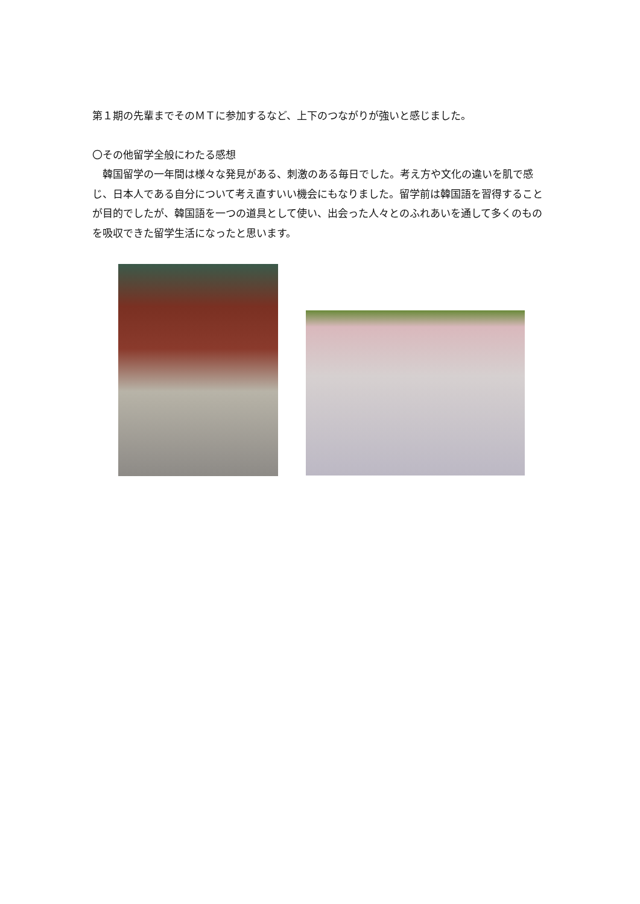第１期の先輩までそのＭＴに参加するなど、上下のつながりが強いと感じました。
〇その他留学全般にわたる感想
　韓国留学の一年間は様々な発見がある、刺激のある毎日でした。考え方や文化の違いを肌で感じ、日本人である自分について考え直すいい機会にもなりました。留学前は韓国語を習得することが目的でしたが、韓国語を一つの道具として使い、出会った人々とのふれあいを通して多くのものを吸収できた留学生活になったと思います。